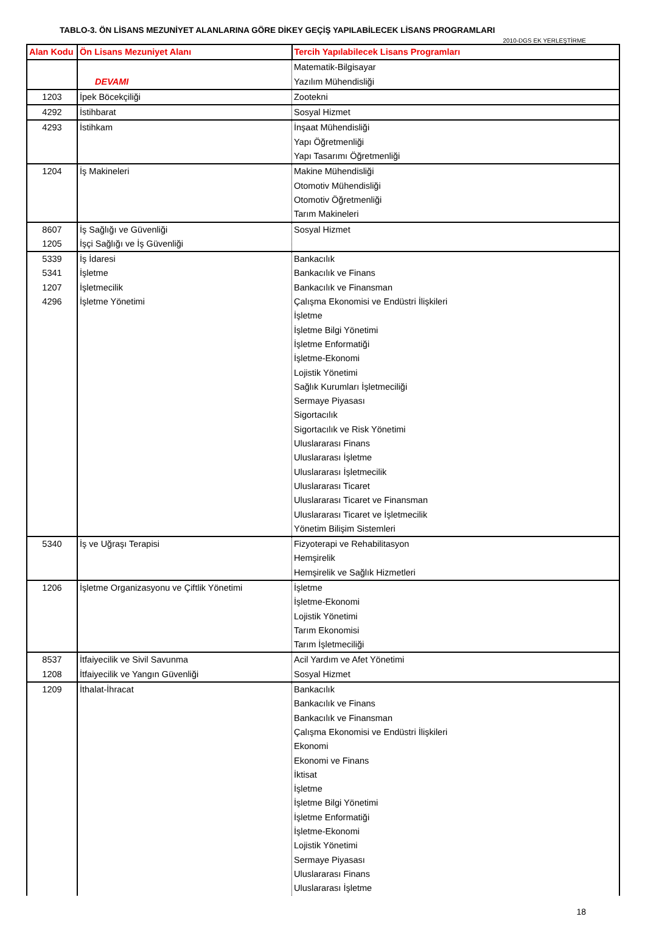TABLO-3. ÖN LİSANS MEZUNİYET ALANLARINA GÖRE DİKEY GEÇİŞ YAPILABİLECEK LİSANS PROGRAMLARI
2010-DGS EK YERLEŞTİRME
| Alan Kodu | Ön Lisans Mezuniyet Alanı | Tercih Yapılabilecek Lisans Programları |
| --- | --- | --- |
| | DEVAMI | Matematik-Bilgisayar Yazılım Mühendisliği |
| 1203 | İpek Böcekçiliği | Zootekni |
| 4292 | İstihbarat | Sosyal Hizmet |
| 4293 | İstihkam | İnşaat Mühendisliği Yapı Öğretmenliği Yapı Tasarımı Öğretmenliği |
| 1204 | İş Makineleri | Makine Mühendisliği Otomotiv Mühendisliği Otomotiv Öğretmenliği Tarım Makineleri |
| 8607 1205 | İş Sağlığı ve Güvenliği İşçi Sağlığı ve İş Güvenliği | Sosyal Hizmet |
| 5339 5341 1207 4296 | İş İdaresi İşletme İşletmecilik İşletme Yönetimi | Bankacılık Bankacılık ve Finans Bankacılık ve Finansman Çalışma Ekonomisi ve Endüstri İlişkileri İşletme İşletme Bilgi Yönetimi İşletme Enformatiği İşletme-Ekonomi Lojistik Yönetimi Sağlık Kurumları İşletmeciliği Sermaye Piyasası Sigortacılık Sigortacılık ve Risk Yönetimi Uluslararası Finans Uluslararası İşletme Uluslararası İşletmecilik Uluslararası Ticaret Uluslararası Ticaret ve Finansman Uluslararası Ticaret ve İşletmecilik Yönetim Bilişim Sistemleri |
| 5340 | İş ve Uğraşı Terapisi | Fizyoterapi ve Rehabilitasyon Hemşirelik Hemşirelik ve Sağlık Hizmetleri |
| 1206 | İşletme Organizasyonu ve Çiftlik Yönetimi | İşletme İşletme-Ekonomi Lojistik Yönetimi Tarım Ekonomisi Tarım İşletmeciliği |
| 8537 1208 | İtfaiyecilik ve Sivil Savunma İtfaiyecilik ve Yangın Güvenliği | Acil Yardım ve Afet Yönetimi Sosyal Hizmet |
| 1209 | İthalat-İhracat | Bankacılık Bankacılık ve Finans Bankacılık ve Finansman Çalışma Ekonomisi ve Endüstri İlişkileri Ekonomi Ekonomi ve Finans İktisat İşletme İşletme Bilgi Yönetimi İşletme Enformatiği İşletme-Ekonomi Lojistik Yönetimi Sermaye Piyasası Uluslararası Finans Uluslararası İşletme |
18